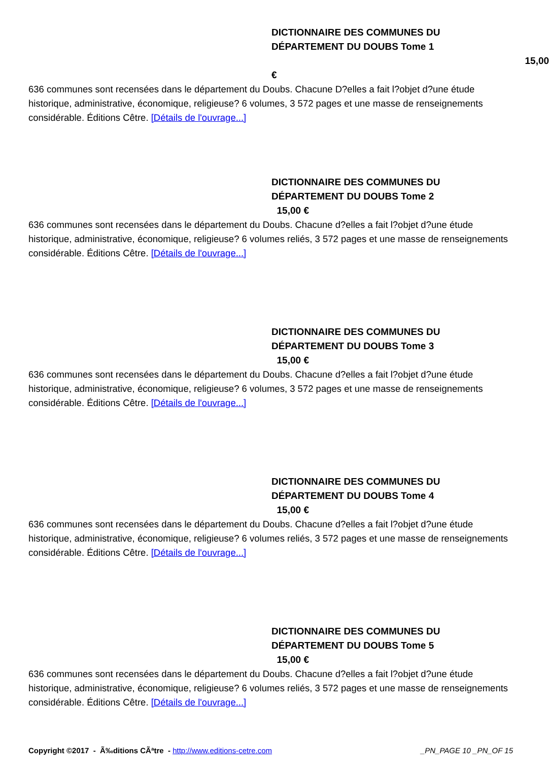DICTIONNAIRE DES COMMUNES DU
DÉPARTEMENT DU DOUBS Tome 1
15,00 €
636 communes sont recensées dans le département du Doubs. Chacune D?elles a fait l?objet d?une étude historique, administrative, économique, religieuse? 6 volumes, 3 572 pages et une masse de renseignements considérable. Éditions Cêtre. [Détails de l'ouvrage...]
DICTIONNAIRE DES COMMUNES DU
DÉPARTEMENT DU DOUBS Tome 2
15,00 €
636 communes sont recensées dans le département du Doubs. Chacune d?elles a fait l?objet d?une étude historique, administrative, économique, religieuse? 6 volumes reliés, 3 572 pages et une masse de renseignements considérable. Éditions Cêtre. [Détails de l'ouvrage...]
DICTIONNAIRE DES COMMUNES DU
DÉPARTEMENT DU DOUBS Tome 3
15,00 €
636 communes sont recensées dans le département du Doubs. Chacune d?elles a fait l?objet d?une étude historique, administrative, économique, religieuse? 6 volumes, 3 572 pages et une masse de renseignements considérable. Éditions Cêtre. [Détails de l'ouvrage...]
DICTIONNAIRE DES COMMUNES DU
DÉPARTEMENT DU DOUBS Tome 4
15,00 €
636 communes sont recensées dans le département du Doubs. Chacune d?elles a fait l?objet d?une étude historique, administrative, économique, religieuse? 6 volumes reliés, 3 572 pages et une masse de renseignements considérable. Éditions Cêtre. [Détails de l'ouvrage...]
DICTIONNAIRE DES COMMUNES DU
DÉPARTEMENT DU DOUBS Tome 5
15,00 €
636 communes sont recensées dans le département du Doubs. Chacune d?elles a fait l?objet d?une étude historique, administrative, économique, religieuse? 6 volumes reliés, 3 572 pages et une masse de renseignements considérable. Éditions Cêtre. [Détails de l'ouvrage...]
Copyright ©2017 - Ã‰ditions CÃªtre - http://www.editions-cetre.com _PN_PAGE 10 _PN_OF 15